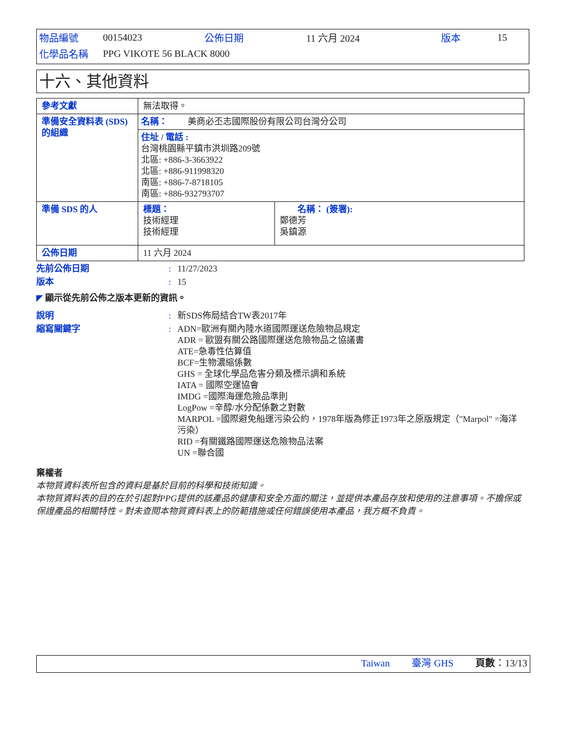| 物品編號 | 00154023 | 公佈日期 | 11 六月 2024 | 版本 | 15 |
| 化學品名稱 | PPG VIKOTE 56 BLACK 8000 | | | | |
十六、其他資料
| 參考文獻 | 無法取得。 | |
| 準備安全資料表 (SDS)的組織 | 名稱： 美商必丕志國際股份有限公司台灣分公司 住址 / 電話 : 台灣桃園縣平鎮市洪圳路209號 北區: +886-3-3663922 北區: +886-911998320 南區: +886-7-8718105 南區: +886-932793707 | |
| 準備 SDS 的人 | 標題： 技術經理 技術經理 | 名稱： (簽署): 鄭德芳 吳鎮源 |
| 公佈日期 | 11 六月 2024 | |
先前公佈日期: 11/27/2023
版本: 15
◤ 顯示從先前公佈之版本更新的資訊。
說明: 新SDS佈局結合TW表2017年
縮寫關鍵字: ADN=歐洲有關內陸水道國際運送危險物品規定
ADR = 歐盟有關公路國際運送危險物品之協議書
ATE=急毒性估算值
BCF=生物濃縮係數
GHS = 全球化學品危害分類及標示調和系統
IATA = 國際空運協會
IMDG =國際海運危險品準則
LogPow =辛醇/水分配係數之對數
MARPOL =國際避免船運污染公約，1978年版為修正1973年之原版規定（"Marpol" =海洋污染）
RID =有關鐵路國際運送危險物品法案
UN =聯合國
棄權者
本物質資料表所包含的資料是基於目前的科學和技術知識。
本物質資料表的目的在於引起對PPG提供的該產品的健康和安全方面的關注，並提供本產品存放和使用的注意事項。不擔保或保證產品的相關特性。對未查閱本物質資料表上的防範措施或任何錯誤使用本產品，我方概不負責。
Taiwan 臺灣 GHS 頁數：13/13